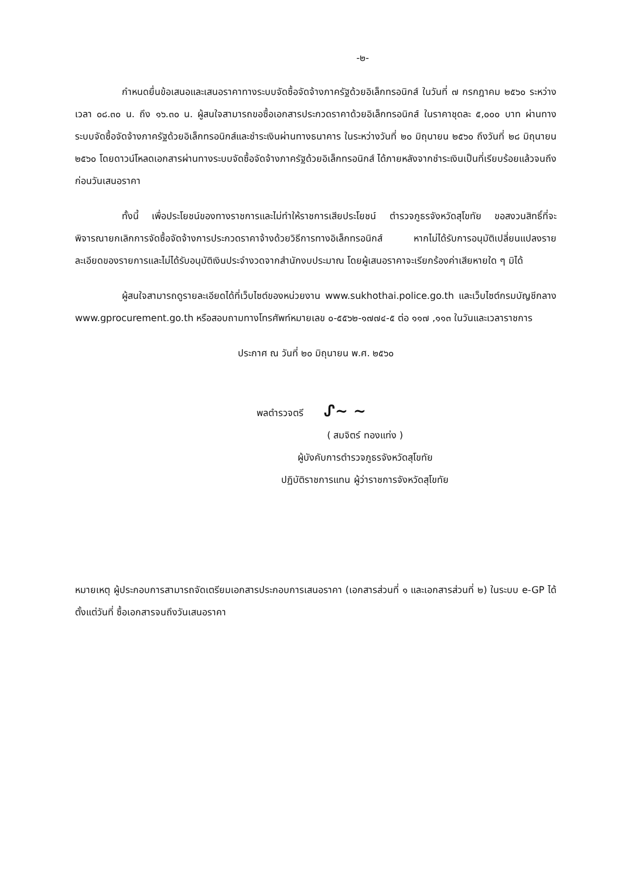-๒-
กำหนดยื่นข้อเสนอและเสนอราคาทางระบบจัดซื้อจัดจ้างภาครัฐด้วยอิเล็กทรอนิกส์ ในวันที่ ๗ กรกฎาคม ๒๕๖๐ ระหว่างเวลา ๐๘.๓๐ น. ถึง ๑๖.๓๐ น. ผู้สนใจสามารถขอซื้อเอกสารประกวดราคาด้วยอิเล็กทรอนิกส์ ในราคาชุดละ ๕,๐๐๐ บาท ผ่านทางระบบจัดซื้อจัดจ้างภาครัฐด้วยอิเล็กทรอนิกส์และชำระเงินผ่านทางธนาคาร ในระหว่างวันที่ ๒๐ มิถุนายน ๒๕๖๐ ถึงวันที่ ๒๘ มิถุนายน ๒๕๖๐ โดยดาวน์โหลดเอกสารผ่านทางระบบจัดซื้อจัดจ้างภาครัฐด้วยอิเล็กทรอนิกส์ ได้ภายหลังจากชำระเงินเป็นที่เรียบร้อยแล้วจนถึงก่อนวันเสนอราคา
ทั้งนี้ เพื่อประโยชน์ของทางราชการและไม่ทำให้ราชการเสียประโยชน์ ตำรวจภูธรจังหวัดสุโขทัย ขอสงวนสิทธิ์ที่จะพิจารณายกเลิกการจัดซื้อจัดจ้างการประกวดราคาจ้างด้วยวิธีการทางอิเล็กทรอนิกส์ หากไม่ได้รับการอนุมัติเปลี่ยนแปลงรายละเอียดของรายการและไม่ได้รับอนุมัติเงินประจำงวดจากสำนักงบประมาณ โดยผู้เสนอราคาจะเรียกร้องค่าเสียหายใด ๆ มิได้
ผู้สนใจสามารถดูรายละเอียดได้ที่เว็บไซต์ของหน่วยงาน www.sukhothai.police.go.th และเว็บไซต์กรมบัญชีกลาง www.gprocurement.go.th หรือสอบถามทางโทรศัพท์หมายเลข ๐-๕๕๖๒-๑๗๗๔-๕ ต่อ ๑๑๗ ,๑๑๓ ในวันและเวลาราชการ
ประกาศ ณ วันที่ ๒๐ มิถุนายน พ.ศ. ๒๕๖๐
พลตำรวจตรี ᔑ~ ~
( สมจิตร์ ทองแท่ง )
ผู้บังคับการตำรวจภูธรจังหวัดสุโขทัย
ปฏิบัติราชการแทน ผู้ว่าราชการจังหวัดสุโขทัย
หมายเหตุ ผู้ประกอบการสามารถจัดเตรียมเอกสารประกอบการเสนอราคา (เอกสารส่วนที่ ๑ และเอกสารส่วนที่ ๒) ในระบบ e-GP ได้ตั้งแต่วันที่ ซื้อเอกสารจนถึงวันเสนอราคา